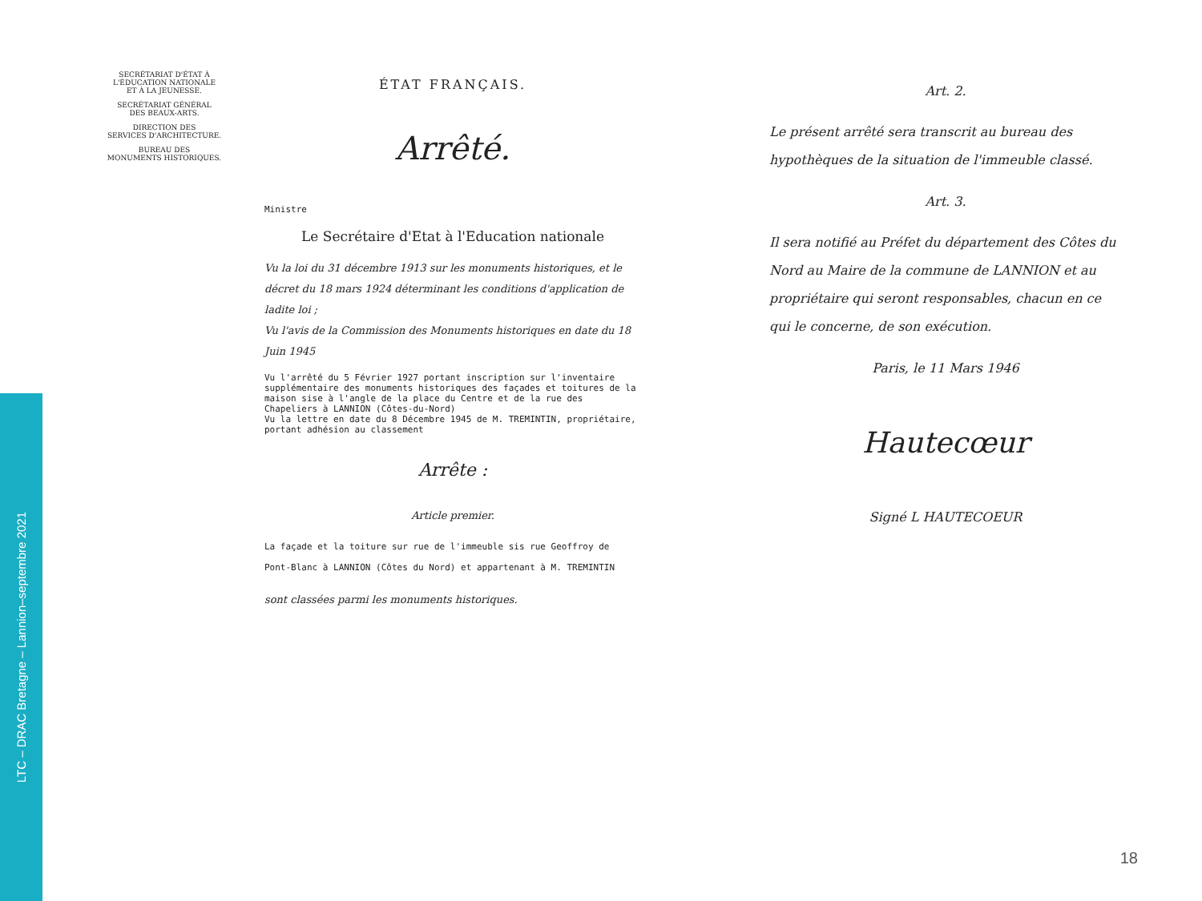LTC – DRAC Bretagne – Lannion–septembre 2021
SECRÉTARIAT D'ÉTAT À
L'ÉDUCATION NATIONALE
ET À LA JEUNESSE.
SECRÉTARIAT GÉNÉRAL
DES BEAUX-ARTS.
DIRECTION DES
SERVICES D'ARCHITECTURE.
BUREAU DES
MONUMENTS HISTORIQUES.
ÉTAT FRANÇAIS.
Arrêté.
Ministre
Le Secrétaire d'Etat à l'Education nationale
Vu la loi du 31 décembre 1913 sur les monuments historiques, et le décret du 18 mars 1924 déterminant les conditions d'application de ladite loi ;
Vu l'avis de la Commission des Monuments historiques en date du 18 Juin 1945
Vu l'arrêté du 5 Février 1927 portant inscription sur l'inventaire supplémentaire des monuments historiques des façades et toitures de la maison sise à l'angle de la place du Centre et de la rue des Chapeliers à LANNION (Côtes-du-Nord)
Vu la lettre en date du 8 Décembre 1945 de M. TREMINTIN, propriétaire, portant adhésion au classement
Arrête :
Article premier.
La façade et la toiture sur rue de l'immeuble sis rue Geoffroy de Pont-Blanc à LANNION (Côtes du Nord) et appartenant à M. TREMINTIN
sont classées parmi les monuments historiques.
Art. 2.
Le présent arrêté sera transcrit au bureau des hypothèques de la situation de l'immeuble classé.
Art. 3.
Il sera notifié au Préfet du département des Côtes du Nord au Maire de la commune de LANNION et au propriétaire qui seront responsables, chacun en ce qui le concerne, de son exécution.
Paris, le 11 Mars 1946
Hautecœur
Signé L HAUTECOEUR
18